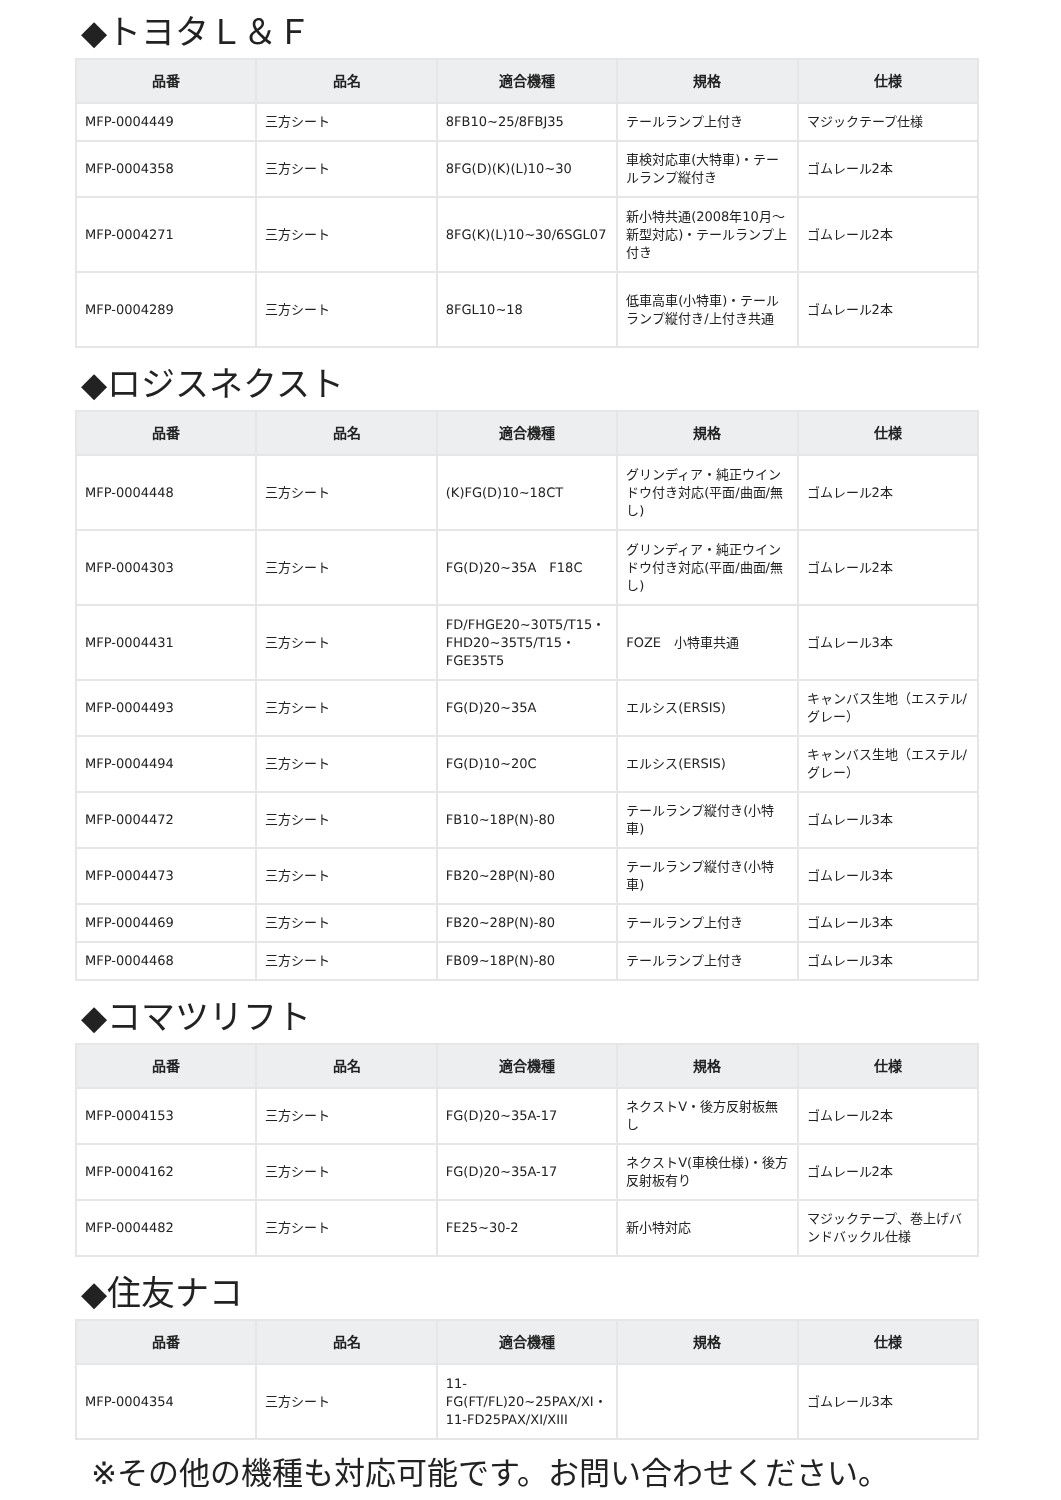◆トヨタＬ＆Ｆ
| 品番 | 品名 | 適合機種 | 規格 | 仕様 |
| --- | --- | --- | --- | --- |
| MFP-0004449 | 三方シート | 8FB10~25/8FBJ35 | テールランプ上付き | マジックテープ仕様 |
| MFP-0004358 | 三方シート | 8FG(D)(K)(L)10~30 | 車検対応車(大特車)・テールランプ縦付き | ゴムレール2本 |
| MFP-0004271 | 三方シート | 8FG(K)(L)10~30/6SGL07 | 新小特共通(2008年10月～新型対応)・テールランプ上付き | ゴムレール2本 |
| MFP-0004289 | 三方シート | 8FGL10~18 | 低車高車(小特車)・テールランプ縦付き/上付き共通 | ゴムレール2本 |
◆ロジスネクスト
| 品番 | 品名 | 適合機種 | 規格 | 仕様 |
| --- | --- | --- | --- | --- |
| MFP-0004448 | 三方シート | (K)FG(D)10~18CT | グリンディア・純正ウインドウ付き対応(平面/曲面/無し) | ゴムレール2本 |
| MFP-0004303 | 三方シート | FG(D)20~35A F18C | グリンディア・純正ウインドウ付き対応(平面/曲面/無し) | ゴムレール2本 |
| MFP-0004431 | 三方シート | FD/FHGE20~30T5/T15・FHD20~35T5/T15・FGE35T5 | FOZE 小特車共通 | ゴムレール3本 |
| MFP-0004493 | 三方シート | FG(D)20~35A | エルシス(ERSIS) | キャンバス生地（エステル/グレー） |
| MFP-0004494 | 三方シート | FG(D)10~20C | エルシス(ERSIS) | キャンバス生地（エステル/グレー） |
| MFP-0004472 | 三方シート | FB10~18P(N)-80 | テールランプ縦付き(小特車) | ゴムレール3本 |
| MFP-0004473 | 三方シート | FB20~28P(N)-80 | テールランプ縦付き(小特車) | ゴムレール3本 |
| MFP-0004469 | 三方シート | FB20~28P(N)-80 | テールランプ上付き | ゴムレール3本 |
| MFP-0004468 | 三方シート | FB09~18P(N)-80 | テールランプ上付き | ゴムレール3本 |
◆コマツリフト
| 品番 | 品名 | 適合機種 | 規格 | 仕様 |
| --- | --- | --- | --- | --- |
| MFP-0004153 | 三方シート | FG(D)20~35A-17 | ネクストV・後方反射板無し | ゴムレール2本 |
| MFP-0004162 | 三方シート | FG(D)20~35A-17 | ネクストV(車検仕様)・後方反射板有り | ゴムレール2本 |
| MFP-0004482 | 三方シート | FE25~30-2 | 新小特対応 | マジックテープ、巻上げバンドバックル仕様 |
◆住友ナコ
| 品番 | 品名 | 適合機種 | 規格 | 仕様 |
| --- | --- | --- | --- | --- |
| MFP-0004354 | 三方シート | 11-FG(FT/FL)20~25PAX/XI・11-FD25PAX/XI/XIII | | ゴムレール3本 |
※その他の機種も対応可能です。お問い合わせください。